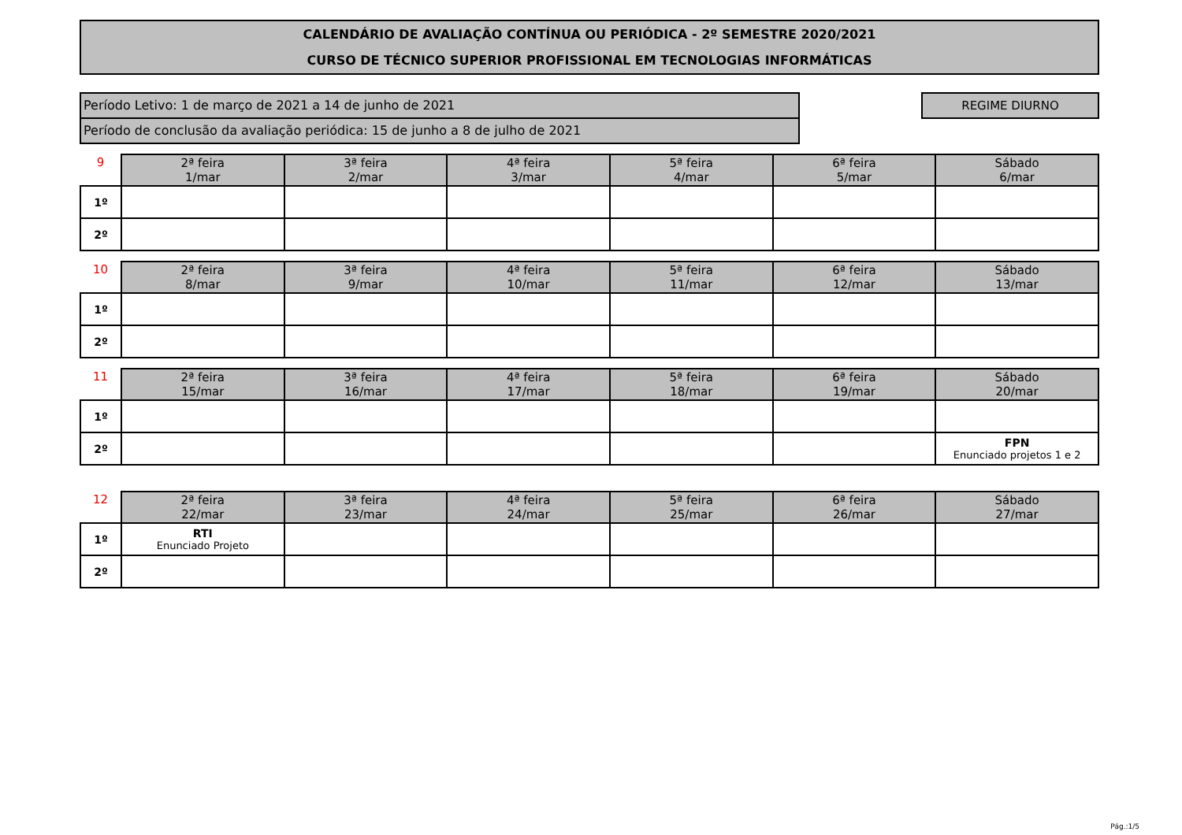CALENDÁRIO DE AVALIAÇÃO CONTÍNUA OU PERIÓDICA - 2º SEMESTRE 2020/2021
CURSO DE TÉCNICO SUPERIOR PROFISSIONAL EM TECNOLOGIAS INFORMÁTICAS
Período Letivo: 1 de março de 2021 a 14 de junho de 2021
Período de conclusão da avaliação periódica: 15 de junho a 8 de julho de 2021
REGIME DIURNO
| 9 | 2ª feira 1/mar | 3ª feira 2/mar | 4ª feira 3/mar | 5ª feira 4/mar | 6ª feira 5/mar | Sábado 6/mar |
| --- | --- | --- | --- | --- | --- | --- |
| 1º | | | | | | |
| 2º | | | | | | |
| 10 | 2ª feira 8/mar | 3ª feira 9/mar | 4ª feira 10/mar | 5ª feira 11/mar | 6ª feira 12/mar | Sábado 13/mar |
| --- | --- | --- | --- | --- | --- | --- |
| 1º | | | | | | |
| 2º | | | | | | |
| 11 | 2ª feira 15/mar | 3ª feira 16/mar | 4ª feira 17/mar | 5ª feira 18/mar | 6ª feira 19/mar | Sábado 20/mar |
| --- | --- | --- | --- | --- | --- | --- |
| 1º | | | | | | |
| 2º | | | | | | FPN Enunciado projetos 1 e 2 |
| 12 | 2ª feira 22/mar | 3ª feira 23/mar | 4ª feira 24/mar | 5ª feira 25/mar | 6ª feira 26/mar | Sábado 27/mar |
| --- | --- | --- | --- | --- | --- | --- |
| 1º | RTI Enunciado Projeto | | | | | |
| 2º | | | | | | |
Pág.:1/5